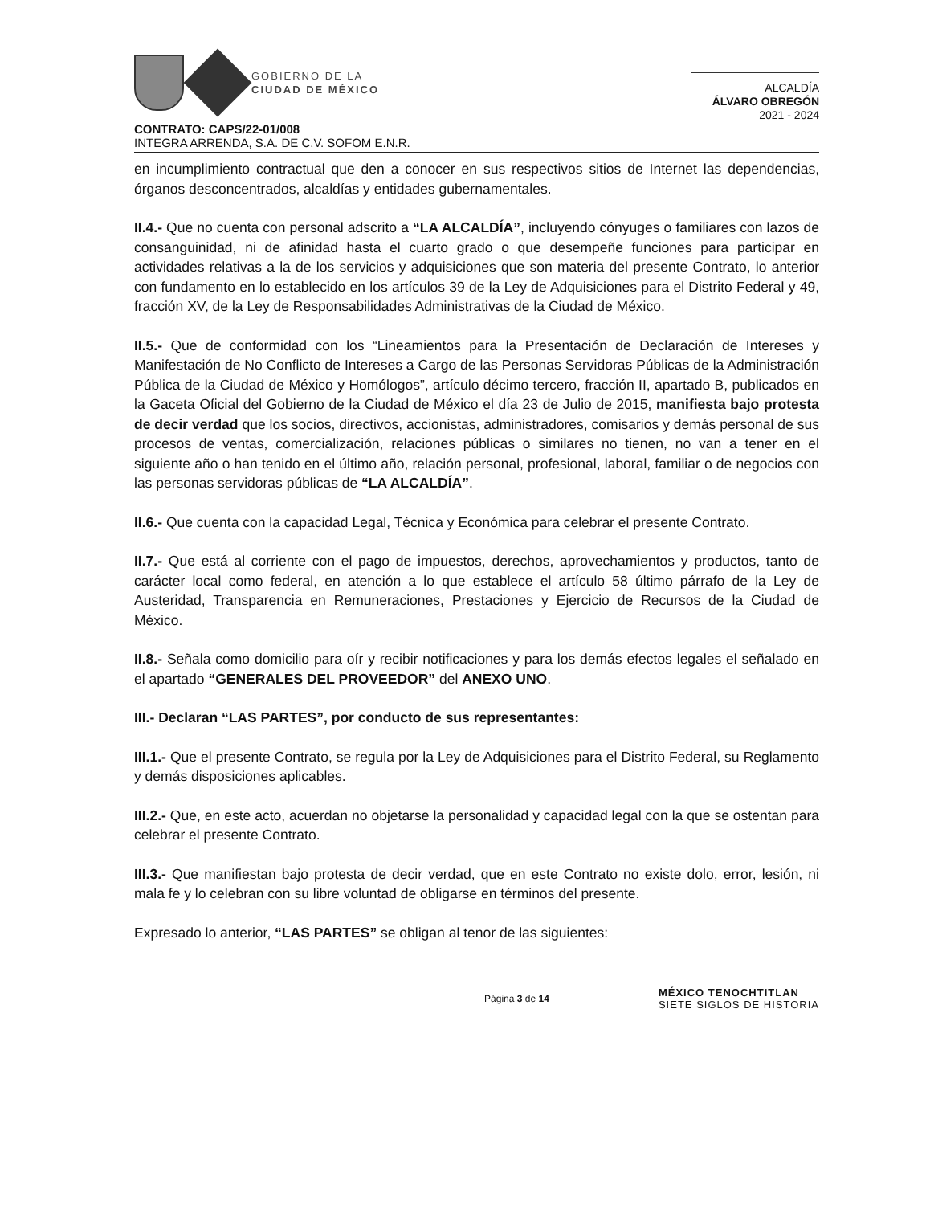GOBIERNO DE LA
CIUDAD DE MÉXICO
ALCALDÍA
ÁLVARO OBREGÓN
2021 - 2024
CONTRATO: CAPS/22-01/008
INTEGRA ARRENDA, S.A. DE C.V. SOFOM E.N.R.
en incumplimiento contractual que den a conocer en sus respectivos sitios de Internet las dependencias, órganos desconcentrados, alcaldías y entidades gubernamentales.
II.4.- Que no cuenta con personal adscrito a “LA ALCALDÍA”, incluyendo cónyuges o familiares con lazos de consanguinidad, ni de afinidad hasta el cuarto grado o que desempeñe funciones para participar en actividades relativas a la de los servicios y adquisiciones que son materia del presente Contrato, lo anterior con fundamento en lo establecido en los artículos 39 de la Ley de Adquisiciones para el Distrito Federal y 49, fracción XV, de la Ley de Responsabilidades Administrativas de la Ciudad de México.
II.5.- Que de conformidad con los “Lineamientos para la Presentación de Declaración de Intereses y Manifestación de No Conflicto de Intereses a Cargo de las Personas Servidoras Públicas de la Administración Pública de la Ciudad de México y Homólogos”, artículo décimo tercero, fracción II, apartado B, publicados en la Gaceta Oficial del Gobierno de la Ciudad de México el día 23 de Julio de 2015, manifiesta bajo protesta de decir verdad que los socios, directivos, accionistas, administradores, comisarios y demás personal de sus procesos de ventas, comercialización, relaciones públicas o similares no tienen, no van a tener en el siguiente año o han tenido en el último año, relación personal, profesional, laboral, familiar o de negocios con las personas servidoras públicas de “LA ALCALDÍA”.
II.6.- Que cuenta con la capacidad Legal, Técnica y Económica para celebrar el presente Contrato.
II.7.- Que está al corriente con el pago de impuestos, derechos, aprovechamientos y productos, tanto de carácter local como federal, en atención a lo que establece el artículo 58 último párrafo de la Ley de Austeridad, Transparencia en Remuneraciones, Prestaciones y Ejercicio de Recursos de la Ciudad de México.
II.8.- Señala como domicilio para oír y recibir notificaciones y para los demás efectos legales el señalado en el apartado “GENERALES DEL PROVEEDOR” del ANEXO UNO.
III.- Declaran “LAS PARTES”, por conducto de sus representantes:
III.1.- Que el presente Contrato, se regula por la Ley de Adquisiciones para el Distrito Federal, su Reglamento y demás disposiciones aplicables.
III.2.- Que, en este acto, acuerdan no objetarse la personalidad y capacidad legal con la que se ostentan para celebrar el presente Contrato.
III.3.- Que manifiestan bajo protesta de decir verdad, que en este Contrato no existe dolo, error, lesión, ni mala fe y lo celebran con su libre voluntad de obligarse en términos del presente.
Expresado lo anterior, “LAS PARTES” se obligan al tenor de las siguientes:
Página 3 de 14
MÉXICO TENOCHTITLAN
SIETE SIGLOS DE HISTORIA